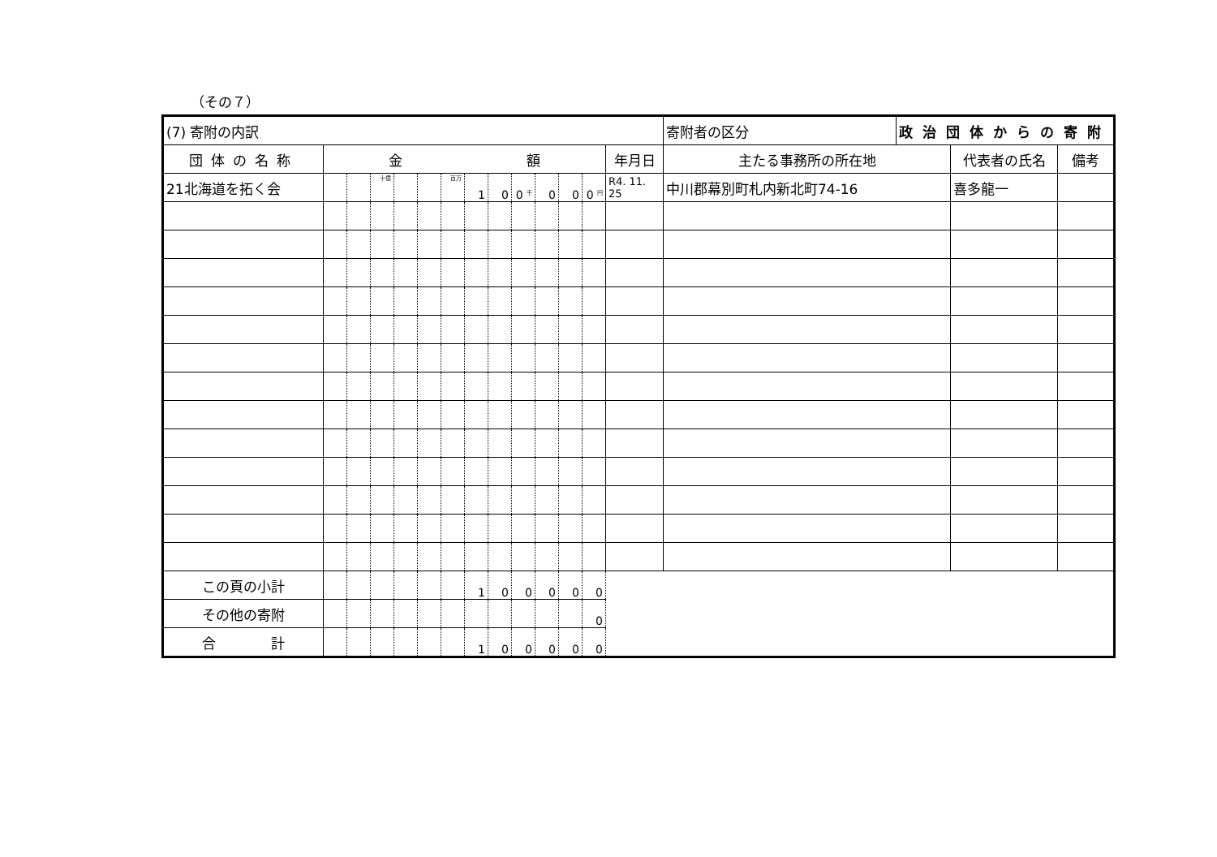（その７）
| (7) 寄附の内訳 | | | | | | | | | | | | | | 寄附者の区分 | 政治団体からの寄附 | | |
| 団体の名称 | 金 額 | | | | | | | | | | | | 年月日 | 主たる事務所の所在地 | | 代表者の氏名 | 備考 |
| 21北海道を拓く会 | | | 十億 | | | 百万 | 1 | 0 | 0 千 | 0 | 0 | 0 円 | R4. 11. 25 | 中川郡幕別町札内新北町74-16 | | 喜多龍一 | |
| この頁の小計 | | | | | | | 1 | 0 | 0 | 0 | 0 | 0 | | | | | |
| その他の寄附 | | | | | | | | | | | | 0 | | | | | |
| 合 計 | | | | | | | 1 | 0 | 0 | 0 | 0 | 0 | | | | | |